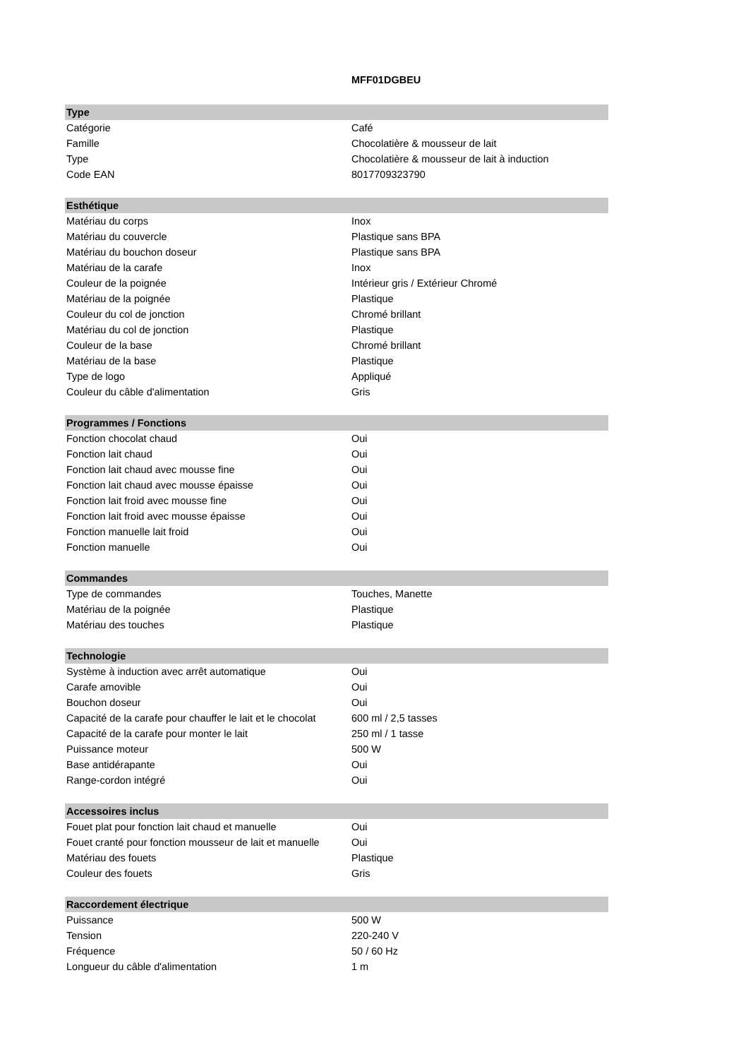| | MFF01DGBEU |
| Type | |
| Catégorie | Café |
| Famille | Chocolatière & mousseur de lait |
| Type | Chocolatière & mousseur de lait à induction |
| Code EAN | 8017709323790 |
| Esthétique | |
| Matériau du corps | Inox |
| Matériau du couvercle | Plastique sans BPA |
| Matériau du bouchon doseur | Plastique sans BPA |
| Matériau de la carafe | Inox |
| Couleur de la poignée | Intérieur gris / Extérieur Chromé |
| Matériau de la poignée | Plastique |
| Couleur du col de jonction | Chromé brillant |
| Matériau du col de jonction | Plastique |
| Couleur de la base | Chromé brillant |
| Matériau de la base | Plastique |
| Type de logo | Appliqué |
| Couleur du câble d'alimentation | Gris |
| Programmes / Fonctions | |
| Fonction chocolat chaud | Oui |
| Fonction lait chaud | Oui |
| Fonction lait chaud avec mousse fine | Oui |
| Fonction lait chaud avec mousse épaisse | Oui |
| Fonction lait froid avec mousse fine | Oui |
| Fonction lait froid avec mousse épaisse | Oui |
| Fonction manuelle lait froid | Oui |
| Fonction manuelle | Oui |
| Commandes | |
| Type de commandes | Touches, Manette |
| Matériau de la poignée | Plastique |
| Matériau des touches | Plastique |
| Technologie | |
| Système à induction avec arrêt automatique | Oui |
| Carafe amovible | Oui |
| Bouchon doseur | Oui |
| Capacité de la carafe pour chauffer le lait et le chocolat | 600 ml / 2,5 tasses |
| Capacité de la carafe pour monter le lait | 250 ml / 1 tasse |
| Puissance moteur | 500 W |
| Base antidérapante | Oui |
| Range-cordon intégré | Oui |
| Accessoires inclus | |
| Fouet plat pour fonction lait chaud et manuelle | Oui |
| Fouet cranté pour fonction mousseur de lait et manuelle | Oui |
| Matériau des fouets | Plastique |
| Couleur des fouets | Gris |
| Raccordement électrique | |
| Puissance | 500 W |
| Tension | 220-240 V |
| Fréquence | 50 / 60 Hz |
| Longueur du câble d'alimentation | 1 m |